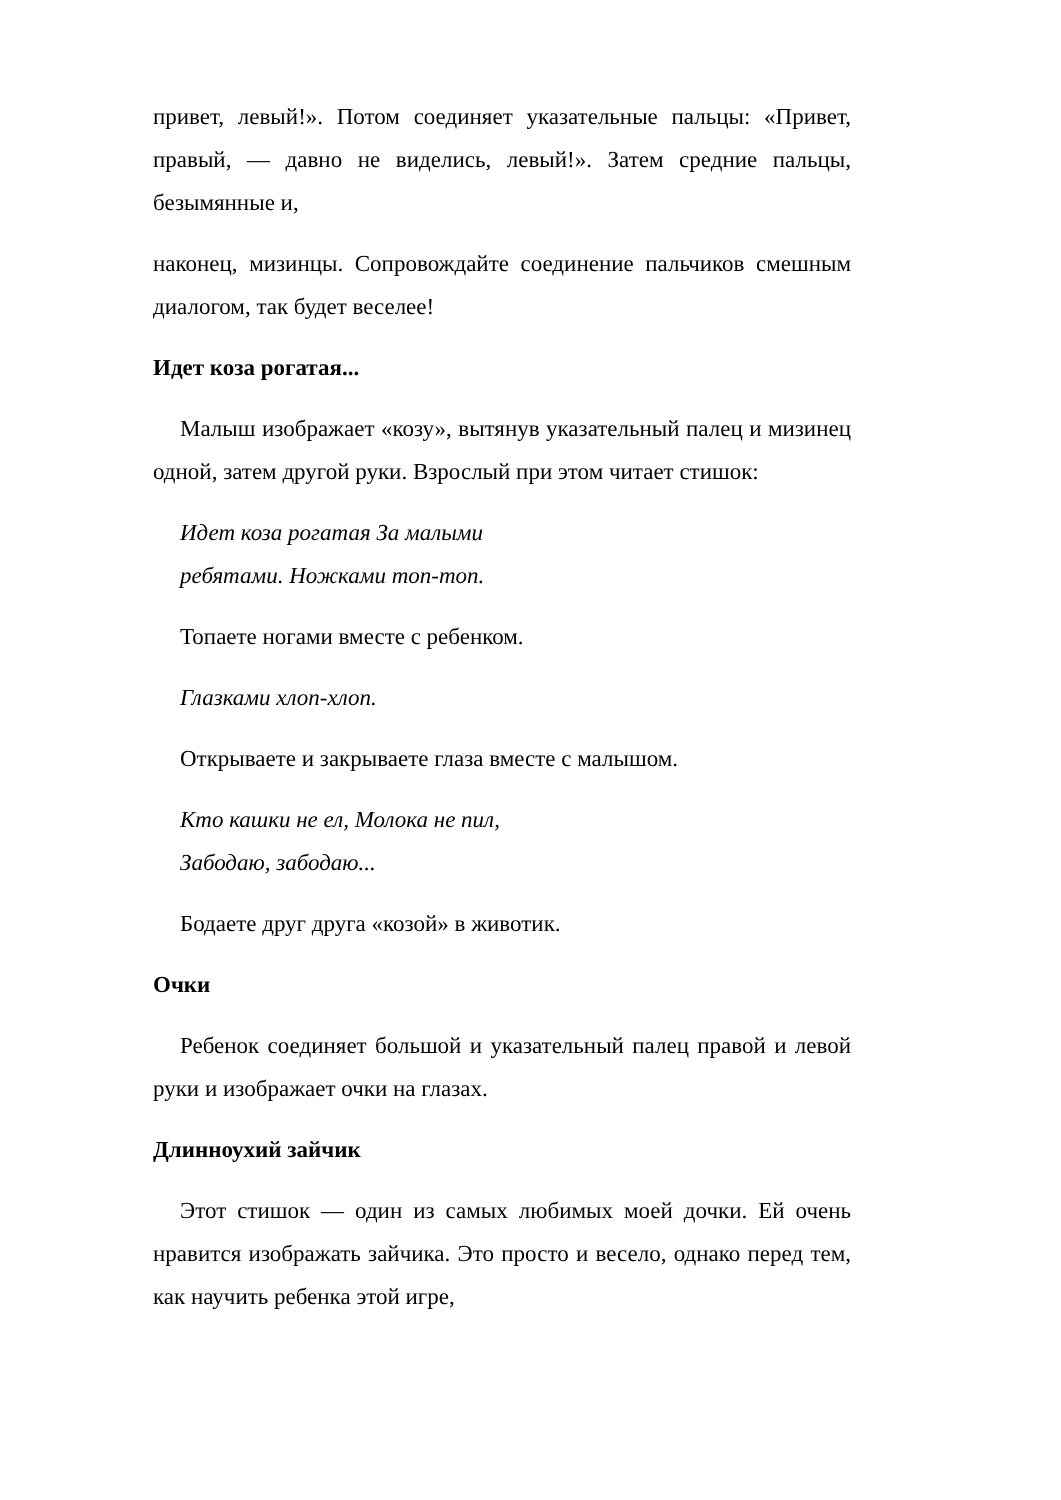привет, левый!». Потом соединяет указательные пальцы: «Привет, правый, — давно не виделись, левый!». Затем средние пальцы, безымянные и,
наконец, мизинцы. Сопровождайте соединение пальчиков смешным диалогом, так будет веселее!
Идет коза рогатая...
Малыш изображает «козу», вытянув указательный палец и мизинец одной, затем другой руки. Взрослый при этом читает стишок:
Идет коза рогатая За малыми
ребятами. Ножками топ-топ.
Топаете ногами вместе с ребенком.
Глазками хлоп-хлоп.
Открываете и закрываете глаза вместе с малышом.
Кто кашки не ел, Молока не пил,
Забодаю, забодаю...
Бодаете друг друга «козой» в животик.
Очки
Ребенок соединяет большой и указательный палец правой и левой руки и изображает очки на глазах.
Длинноухий зайчик
Этот стишок — один из самых любимых моей дочки. Ей очень нравится изображать зайчика. Это просто и весело, однако перед тем, как научить ребенка этой игре,